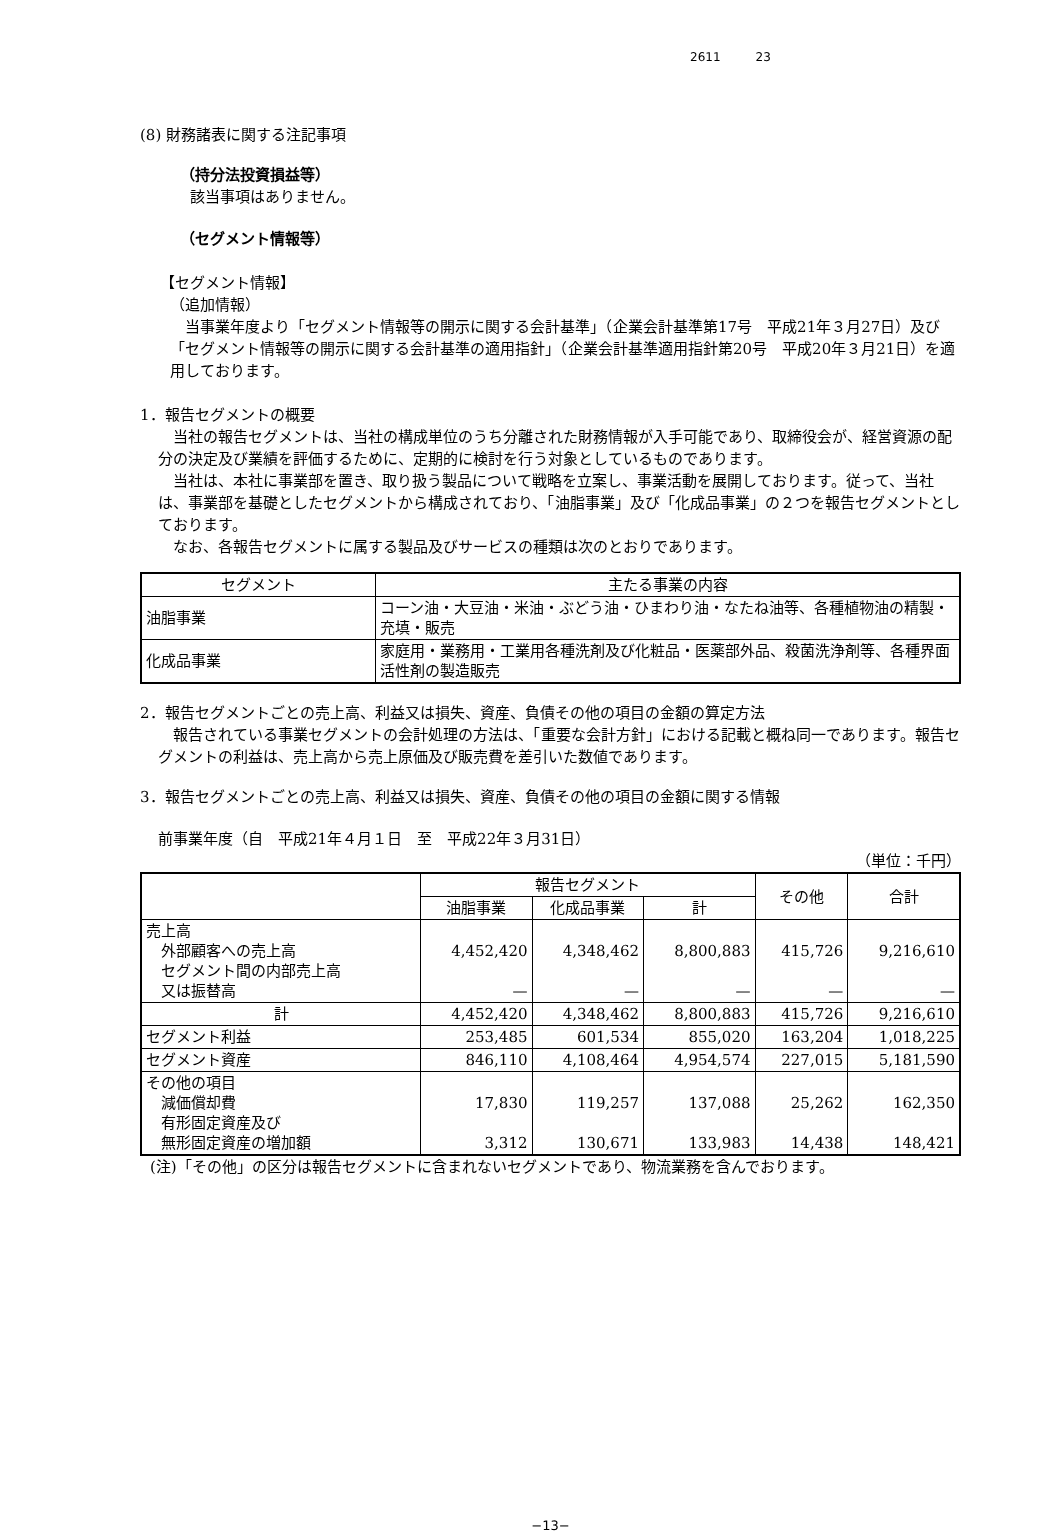2611 23
(8) 財務諸表に関する注記事項
（持分法投資損益等）
該当事項はありません。
（セグメント情報等）
【セグメント情報】
（追加情報）
当事業年度より「セグメント情報等の開示に関する会計基準」（企業会計基準第17号　平成21年３月27日）及び「セグメント情報等の開示に関する会計基準の適用指針」（企業会計基準適用指針第20号　平成20年３月21日）を適用しております。
1．報告セグメントの概要
当社の報告セグメントは、当社の構成単位のうち分離された財務情報が入手可能であり、取締役会が、経営資源の配分の決定及び業績を評価するために、定期的に検討を行う対象としているものであります。
当社は、本社に事業部を置き、取り扱う製品について戦略を立案し、事業活動を展開しております。従って、当社は、事業部を基礎としたセグメントから構成されており、「油脂事業」及び「化成品事業」の２つを報告セグメントとしております。
なお、各報告セグメントに属する製品及びサービスの種類は次のとおりであります。
| セグメント | 主たる事業の内容 |
| --- | --- |
| 油脂事業 | コーン油・大豆油・米油・ぶどう油・ひまわり油・なたね油等、各種植物油の精製・充填・販売 |
| 化成品事業 | 家庭用・業務用・工業用各種洗剤及び化粧品・医薬部外品、殺菌洗浄剤等、各種界面活性剤の製造販売 |
2．報告セグメントごとの売上高、利益又は損失、資産、負債その他の項目の金額の算定方法
報告されている事業セグメントの会計処理の方法は、「重要な会計方針」における記載と概ね同一であります。報告セグメントの利益は、売上高から売上原価及び販売費を差引いた数値であります。
3．報告セグメントごとの売上高、利益又は損失、資産、負債その他の項目の金額に関する情報
前事業年度（自　平成21年４月１日　至　平成22年３月31日）
（単位：千円）
| | 報告セグメント | | | その他 | 合計 |
| --- | --- | --- | --- | --- | --- |
| | 油脂事業 | 化成品事業 | 計 | | |
| 売上高 外部顧客への売上高 セグメント間の内部売上高 又は振替高 | 4,452,420 — | 4,348,462 — | 8,800,883 — | 415,726 — | 9,216,610 — |
| 計 | 4,452,420 | 4,348,462 | 8,800,883 | 415,726 | 9,216,610 |
| セグメント利益 | 253,485 | 601,534 | 855,020 | 163,204 | 1,018,225 |
| セグメント資産 | 846,110 | 4,108,464 | 4,954,574 | 227,015 | 5,181,590 |
| その他の項目 減価償却費 有形固定資産及び 無形固定資産の増加額 | 17,830 3,312 | 119,257 130,671 | 137,088 133,983 | 25,262 14,438 | 162,350 148,421 |
(注)「その他」の区分は報告セグメントに含まれないセグメントであり、物流業務を含んでおります。
−13−